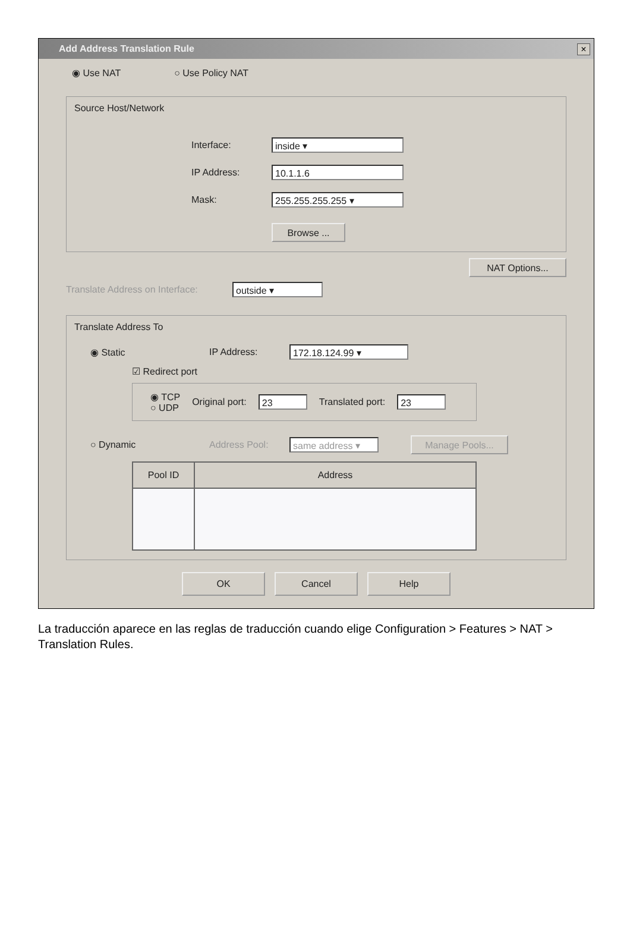Add Address Translation Rule
×
◉ Use NAT ○ Use Policy NAT
Source Host/Network
Interface:
inside ▾
IP Address:
10.1.1.6
Mask:
255.255.255.255 ▾
Browse ...
NAT Options...
Translate Address on Interface:
outside ▾
Translate Address To
◉ Static IP Address:
172.18.124.99 ▾
☑ Redirect port
◉ TCP
○ UDP Original port:
23
Translated port:
23
○ Dynamic Address Pool:
same address ▾
Manage Pools...
| Pool ID | Address |
| --- | --- |
OK Cancel Help
La traducción aparece en las reglas de traducción cuando elige Configuration > Features > NAT > Translation Rules.